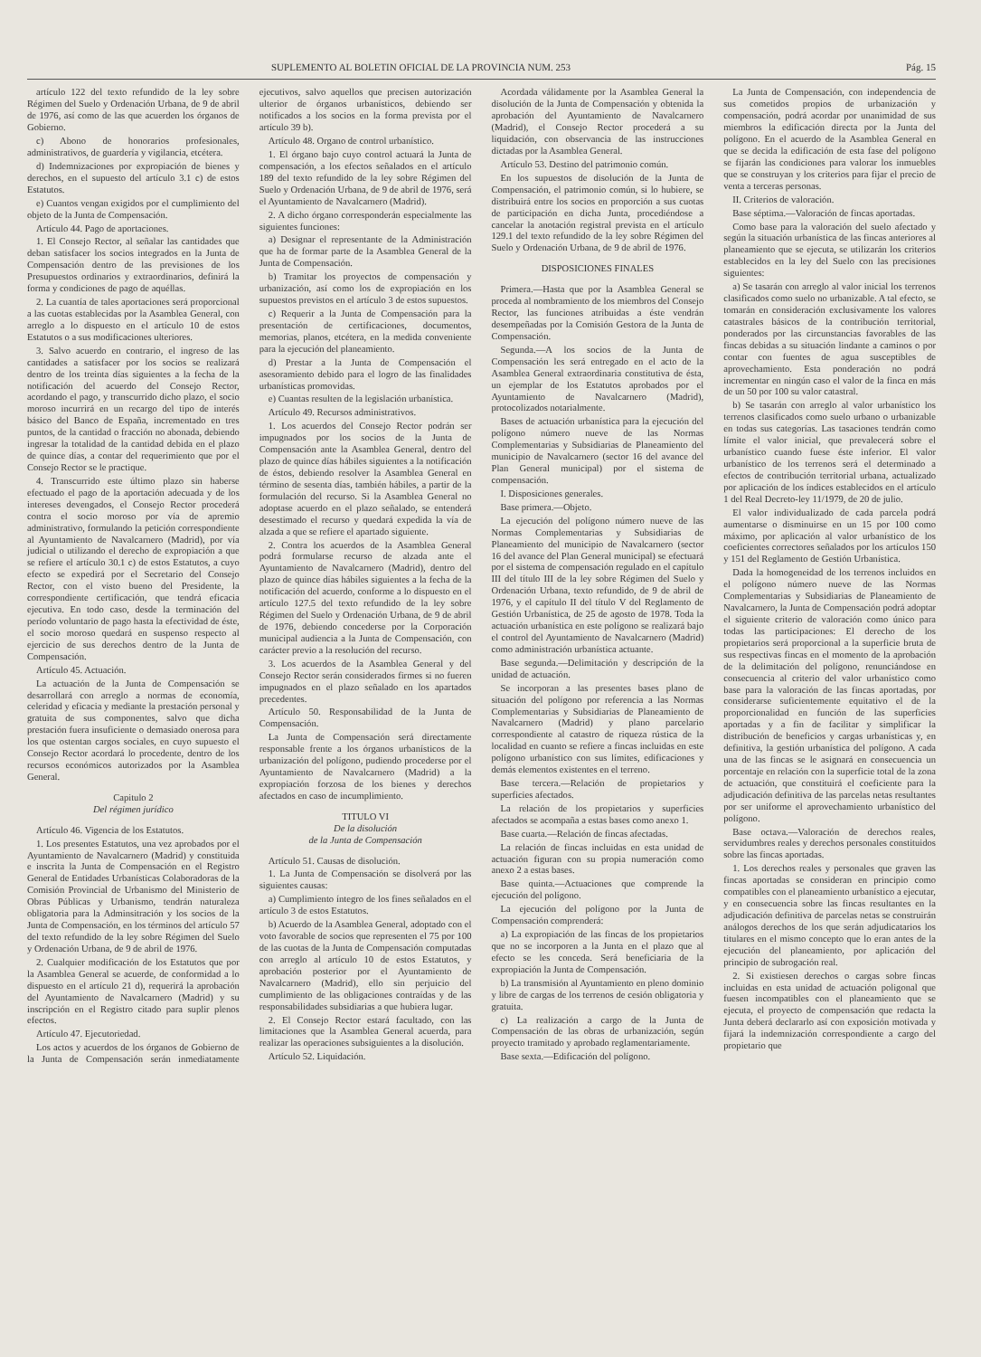SUPLEMENTO AL BOLETIN OFICIAL DE LA PROVINCIA NUM. 253 Pág. 15
artículo 122 del texto refundido de la ley sobre Régimen del Suelo y Ordenación Urbana, de 9 de abril de 1976, así como de las que acuerden los órganos de Gobierno.
c) Abono de honorarios profesionales, administrativos, de guardería y vigilancia, etcétera.
d) Indemnizaciones por expropiación de bienes y derechos, en el supuesto del artículo 3.1 c) de estos Estatutos.
e) Cuantos vengan exigidos por el cumplimiento del objeto de la Junta de Compensación.
Artículo 44. Pago de aportaciones.
1. El Consejo Rector, al señalar las cantidades que deban satisfacer los socios integrados en la Junta de Compensación dentro de las previsiones de los Presupuestos ordinarios y extraordinarios, definirá la forma y condiciones de pago de aquéllas.
2. La cuantía de tales aportaciones será proporcional a las cuotas establecidas por la Asamblea General, con arreglo a lo dispuesto en el artículo 10 de estos Estatutos o a sus modificaciones ulteriores.
3. Salvo acuerdo en contrario, el ingreso de las cantidades a satisfacer por los socios se realizará dentro de los treinta días siguientes a la fecha de la notificación del acuerdo del Consejo Rector, acordando el pago, y transcurrido dicho plazo, el socio moroso incurrirá en un recargo del tipo de interés básico del Banco de España, incrementado en tres puntos, de la cantidad o fracción no abonada, debiendo ingresar la totalidad de la cantidad debida en el plazo de quince días, a contar del requerimiento que por el Consejo Rector se le practique.
4. Transcurrido este último plazo sin haberse efectuado el pago de la aportación adecuada y de los intereses devengados, el Consejo Rector procederá contra el socio moroso por vía de apremio administrativo, formulando la petición correspondiente al Ayuntamiento de Navalcarnero (Madrid), por vía judicial o utilizando el derecho de expropiación a que se refiere el artículo 30.1 c) de estos Estatutos, a cuyo efecto se expedirá por el Secretario del Consejo Rector, con el visto bueno del Presidente, la correspondiente certificación, que tendrá eficacia ejecutiva. En todo caso, desde la terminación del período voluntario de pago hasta la efectividad de éste, el socio moroso quedará en suspenso respecto al ejercicio de sus derechos dentro de la Junta de Compensación.
Artículo 45. Actuación.
La actuación de la Junta de Compensación se desarrollará con arreglo a normas de economía, celeridad y eficacia y mediante la prestación personal y gratuita de sus componentes, salvo que dicha prestación fuera insuficiente o demasiado onerosa para los que ostentan cargos sociales, en cuyo supuesto el Consejo Rector acordará lo procedente, dentro de los recursos económicos autorizados por la Asamblea General.
Capitulo 2
Del régimen jurídico
Artículo 46. Vigencia de los Estatutos.
1. Los presentes Estatutos, una vez aprobados por el Ayuntamiento de Navalcarnero (Madrid) y constituida e inscrita la Junta de Compensación en el Registro General de Entidades Urbanísticas Colaboradoras de la Comisión Provincial de Urbanismo del Ministerio de Obras Públicas y Urbanismo, tendrán naturaleza obligatoria para la Adminsitración y los socios de la Junta de Compensación, en los términos del artículo 57 del texto refundido de la ley sobre Régimen del Suelo y Ordenación Urbana, de 9 de abril de 1976.
2. Cualquier modificación de los Estatutos que por la Asamblea General se acuerde, de conformidad a lo dispuesto en el artículo 21 d), requerirá la aprobación del Ayuntamiento de Navalcarnero (Madrid) y su inscripción en el Registro citado para suplir plenos efectos.
Artículo 47. Ejecutoriedad.
Los actos y acuerdos de los órganos de Gobierno de la Junta de Compensación serán inmediatamente ejecutivos, salvo aquellos que precisen autorización ulterior de órganos urbanísticos, debiendo ser notificados a los socios en la forma prevista por el artículo 39 b).
Artículo 48. Organo de control urbanístico.
1. El órgano bajo cuyo control actuará la Junta de compensación, a los efectos señalados en el artículo 189 del texto refundido de la ley sobre Régimen del Suelo y Ordenación Urbana, de 9 de abril de 1976, será el Ayuntamiento de Navalcarnero (Madrid).
2. A dicho órgano corresponderán especialmente las siguientes funciones:
a) Designar el representante de la Administración que ha de formar parte de la Asamblea General de la Junta de Compensación.
b) Tramitar los proyectos de compensación y urbanización, así como los de expropiación en los supuestos previstos en el artículo 3 de estos supuestos.
c) Requerir a la Junta de Compensación para la presentación de certificaciones, documentos, memorias, planos, etcétera, en la medida conveniente para la ejecución del planeamiento.
d) Prestar a la Junta de Compensación el asesoramiento debido para el logro de las finalidades urbanísticas promovidas.
e) Cuantas resulten de la legislación urbanística.
Artículo 49. Recursos administrativos.
1. Los acuerdos del Consejo Rector podrán ser impugnados por los socios de la Junta de Compensación ante la Asamblea General, dentro del plazo de quince días hábiles siguientes a la notificación de éstos, debiendo resolver la Asamblea General en término de sesenta días, también hábiles, a partir de la formulación del recurso. Si la Asamblea General no adoptase acuerdo en el plazo señalado, se entenderá desestimado el recurso y quedará expedida la vía de alzada a que se refiere el apartado siguiente.
2. Contra los acuerdos de la Asamblea General podrá formularse recurso de alzada ante el Ayuntamiento de Navalcarnero (Madrid), dentro del plazo de quince días hábiles siguientes a la fecha de la notificación del acuerdo, conforme a lo dispuesto en el artículo 127.5 del texto refundido de la ley sobre Régimen del Suelo y Ordenación Urbana, de 9 de abril de 1976, debiendo concederse por la Corporación municipal audiencia a la Junta de Compensación, con carácter previo a la resolución del recurso.
3. Los acuerdos de la Asamblea General y del Consejo Rector serán considerados firmes si no fueren impugnados en el plazo señalado en los apartados precedentes.
Artículo 50. Responsabilidad de la Junta de Compensación.
La Junta de Compensación será directamente responsable frente a los órganos urbanísticos de la urbanización del polígono, pudiendo procederse por el Ayuntamiento de Navalcarnero (Madrid) a la expropiación forzosa de los bienes y derechos afectados en caso de incumplimiento.
TITULO VI
De la disolución
de la Junta de Compensación
Artículo 51. Causas de disolución.
1. La Junta de Compensación se disolverá por las siguientes causas:
a) Cumplimiento íntegro de los fines señalados en el artículo 3 de estos Estatutos.
b) Acuerdo de la Asamblea General, adoptado con el voto favorable de socios que representen el 75 por 100 de las cuotas de la Junta de Compensación computadas con arreglo al artículo 10 de estos Estatutos, y aprobación posterior por el Ayuntamiento de Navalcarnero (Madrid), ello sin perjuicio del cumplimiento de las obligaciones contraídas y de las responsabilidades subsidiarias a que hubiera lugar.
2. El Consejo Rector estará facultado, con las limitaciones que la Asamblea General acuerda, para realizar las operaciones subsiguientes a la disolución.
Artículo 52. Liquidación.
Acordada válidamente por la Asamblea General la disolución de la Junta de Compensación y obtenida la aprobación del Ayuntamiento de Navalcarnero (Madrid), el Consejo Rector procederá a su liquidación, con observancia de las instrucciones dictadas por la Asamblea General.
Artículo 53. Destino del patrimonio común.
En los supuestos de disolución de la Junta de Compensación, el patrimonio común, si lo hubiere, se distribuirá entre los socios en proporción a sus cuotas de participación en dicha Junta, procediéndose a cancelar la anotación registral prevista en el artículo 129.1 del texto refundido de la ley sobre Régimen del Suelo y Ordenación Urbana, de 9 de abril de 1976.
DISPOSICIONES FINALES
Primera.—Hasta que por la Asamblea General se proceda al nombramiento de los miembros del Consejo Rector, las funciones atribuidas a éste vendrán desempeñadas por la Comisión Gestora de la Junta de Compensación.
Segunda.—A los socios de la Junta de Compensación les será entregado en el acto de la Asamblea General extraordinaria constitutiva de ésta, un ejemplar de los Estatutos aprobados por el Ayuntamiento de Navalcarnero (Madrid), protocolizados notarialmente.
Bases de actuación urbanística para la ejecución del polígono número nueve de las Normas Complementarias y Subsidiarias de Planeamiento del municipio de Navalcarnero (sector 16 del avance del Plan General municipal) por el sistema de compensación.
I. Disposiciones generales.
Base primera.—Objeto.
La ejecución del polígono número nueve de las Normas Complementarias y Subsidiarias de Planeamiento del municipio de Navalcarnero (sector 16 del avance del Plan General municipal) se efectuará por el sistema de compensación regulado en el capítulo III del título III de la ley sobre Régimen del Suelo y Ordenación Urbana, texto refundido, de 9 de abril de 1976, y el capítulo II del título V del Reglamento de Gestión Urbanística, de 25 de agosto de 1978. Toda la actuación urbanística en este polígono se realizará bajo el control del Ayuntamiento de Navalcarnero (Madrid) como administración urbanística actuante.
Base segunda.—Delimitación y descripción de la unidad de actuación.
Se incorporan a las presentes bases plano de situación del polígono por referencia a las Normas Complementarias y Subsidiarias de Planeamiento de Navalcarnero (Madrid) y plano parcelario correspondiente al catastro de riqueza rústica de la localidad en cuanto se refiere a fincas incluidas en este polígono urbanístico con sus límites, edificaciones y demás elementos existentes en el terreno.
Base tercera.—Relación de propietarios y superficies afectados.
La relación de los propietarios y superficies afectados se acompaña a estas bases como anexo 1.
Base cuarta.—Relación de fincas afectadas.
La relación de fincas incluidas en esta unidad de actuación figuran con su propia numeración como anexo 2 a estas bases.
Base quinta.—Actuaciones que comprende la ejecución del polígono.
La ejecución del polígono por la Junta de Compensación comprenderá:
a) La expropiación de las fincas de los propietarios que no se incorporen a la Junta en el plazo que al efecto se les conceda. Será beneficiaria de la expropiación la Junta de Compensación.
b) La transmisión al Ayuntamiento en pleno dominio y libre de cargas de los terrenos de cesión obligatoria y gratuita.
c) La realización a cargo de la Junta de Compensación de las obras de urbanización, según proyecto tramitado y aprobado reglamentariamente.
Base sexta.—Edificación del polígono.
La Junta de Compensación, con independencia de sus cometidos propios de urbanización y compensación, podrá acordar por unanimidad de sus miembros la edificación directa por la Junta del polígono. En el acuerdo de la Asamblea General en que se decida la edificación de esta fase del polígono se fijarán las condiciones para valorar los inmuebles que se construyan y los criterios para fijar el precio de venta a terceras personas.
II. Criterios de valoración.
Base séptima.—Valoración de fincas aportadas.
Como base para la valoración del suelo afectado y según la situación urbanística de las fincas anteriores al planeamiento que se ejecuta, se utilizarán los criterios establecidos en la ley del Suelo con las precisiones siguientes:
a) Se tasarán con arreglo al valor inicial los terrenos clasificados como suelo no urbanizable. A tal efecto, se tomarán en consideración exclusivamente los valores catastrales básicos de la contribución territorial, ponderados por las circunstancias favorables de las fincas debidas a su situación lindante a caminos o por contar con fuentes de agua susceptibles de aprovechamiento. Esta ponderación no podrá incrementar en ningún caso el valor de la finca en más de un 50 por 100 su valor catastral.
b) Se tasarán con arreglo al valor urbanístico los terrenos clasificados como suelo urbano o urbanizable en todas sus categorías. Las tasaciones tendrán como límite el valor inicial, que prevalecerá sobre el urbanístico cuando fuese éste inferior. El valor urbanístico de los terrenos será el determinado a efectos de contribución territorial urbana, actualizado por aplicación de los índices establecidos en el artículo 1 del Real Decreto-ley 11/1979, de 20 de julio.
El valor individualizado de cada parcela podrá aumentarse o disminuirse en un 15 por 100 como máximo, por aplicación al valor urbanístico de los coeficientes correctores señalados por los artículos 150 y 151 del Reglamento de Gestión Urbanística.
Dada la homogeneidad de los terrenos incluidos en el polígono número nueve de las Normas Complementarias y Subsidiarias de Planeamiento de Navalcarnero, la Junta de Compensación podrá adoptar el siguiente criterio de valoración como único para todas las participaciones: El derecho de los propietarios será proporcional a la superficie bruta de sus respectivas fincas en el momento de la aprobación de la delimitación del polígono, renunciándose en consecuencia al criterio del valor urbanístico como base para la valoración de las fincas aportadas, por considerarse suficientemente equitativo el de la proporcionalidad en función de las superficies aportadas y a fin de facilitar y simplificar la distribución de beneficios y cargas urbanísticas y, en definitiva, la gestión urbanística del polígono. A cada una de las fincas se le asignará en consecuencia un porcentaje en relación con la superficie total de la zona de actuación, que constituirá el coeficiente para la adjudicación definitiva de las parcelas netas resultantes por ser uniforme el aprovechamiento urbanístico del polígono.
Base octava.—Valoración de derechos reales, servidumbres reales y derechos personales constituidos sobre las fincas aportadas.
1. Los derechos reales y personales que graven las fincas aportadas se consideran en principio como compatibles con el planeamiento urbanístico a ejecutar, y en consecuencia sobre las fincas resultantes en la adjudicación definitiva de parcelas netas se construirán análogos derechos de los que serán adjudicatarios los titulares en el mismo concepto que lo eran antes de la ejecución del planeamiento, por aplicación del principio de subrogación real.
2. Si existiesen derechos o cargas sobre fincas incluidas en esta unidad de actuación poligonal que fuesen incompatibles con el planeamiento que se ejecuta, el proyecto de compensación que redacta la Junta deberá declararlo así con exposición motivada y fijará la indemnización correspondiente a cargo del propietario que